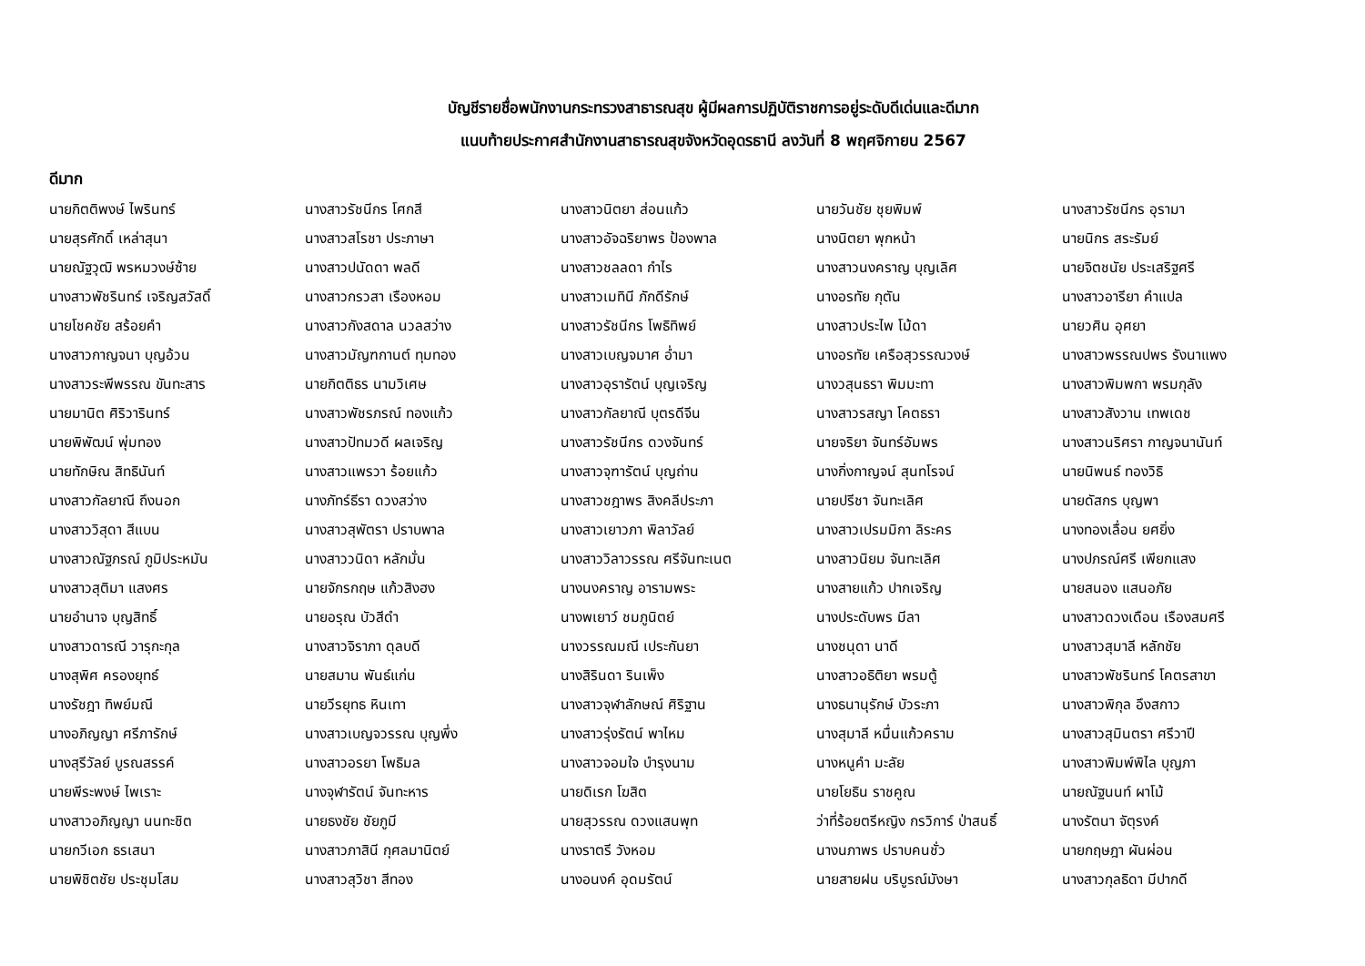บัญชีรายชื่อพนักงานกระทรวงสาธารณสุข ผู้มีผลการปฏิบัติราชการอยู่ระดับดีเด่นและดีมาก
แนบท้ายประกาศสำนักงานสาธารณสุขจังหวัดอุดรธานี ลงวันที่ 8 พฤศจิกายน 2567
ดีมาก
| นายกิตติพงษ์ ไพรินทร์ | นางสาวรัชนีกร โศกสี | นางสาวนิตยา ส่อนแก้ว | นายวันชัย ชุยพิมพ์ | นางสาวรัชนีกร อุรามา |
| นายสุรศักดิ์ เหล่าสุนา | นางสาวสโรชา ประภาษา | นางสาวอัจฉริยาพร ป้องพาล | นางนิตยา พุกหน้า | นายนิกร สระรัมย์ |
| นายณัฐวุฒิ พรหมวงษ์ซ้าย | นางสาวปนัดดา พลดี | นางสาวชลลดา กำไร | นางสาวนงคราญ บุญเลิศ | นายจิตชนัย ประเสริฐศรี |
| นางสาวพัชรินทร์ เจริญสวัสดิ์ | นางสาวกรวสา เรืองหอม | นางสาวเมทินี ภักดีรักษ์ | นางอรทัย กุตัน | นางสาวอารียา คำแปล |
| นายโชคชัย สร้อยคำ | นางสาวกังสดาล นวลสว่าง | นางสาวรัชนีกร โพธิทิพย์ | นางสาวประไพ โม้ดา | นายวศิน อุศยา |
| นางสาวกาญจนา บุญอ้วน | นางสาวมัญฑกานต์ ทุมทอง | นางสาวเบญจมาศ อ่ำมา | นางอรทัย เครือสุวรรณวงษ์ | นางสาวพรรณปพร รังนาแพง |
| นางสาวระพีพรรณ ขันทะสาร | นายกิตติธร นามวิเศษ | นางสาวอุรารัตน์ บุญเจริญ | นางวสุนธรา พิมมะทา | นางสาวพิมพกา พรมกุลัง |
| นายมานิต ศิริวารินทร์ | นางสาวพัชรภรณ์ ทองแก้ว | นางสาวกัลยาณี บุตรดีจีน | นางสาวรสญา โคตธรา | นางสาวสังวาน เทพเดช |
| นายพิพัฒน์ พุ่มทอง | นางสาวปัทมวดี ผลเจริญ | นางสาวรัชนีกร ดวงจันทร์ | นายจริยา จันทร์อัมพร | นางสาวนริศรา กาญจนานันท์ |
| นายทักษิณ สิทธินันท์ | นางสาวแพรวา ร้อยแก้ว | นางสาวจุฑารัตน์ บุญถ่าน | นางกิ่งกาญจน์ สุนทโรจน์ | นายนิพนธ์ ทองวิธิ |
| นางสาวกัลยาณี ถึงนอก | นางภัทร์ธีรา ดวงสว่าง | นางสาวชฎาพร สิงคลีประภา | นายปรีชา จันทะเลิศ | นายดัสกร บุญพา |
| นางสาววิสุดา สีแบน | นางสาวสุพัตรา ปราบพาล | นางสาวเยาวภา พิลาวัลย์ | นางสาวเปรมมิกา ลิระคร | นางทองเลื่อน ยศยิ่ง |
| นางสาวณัฐภรณ์ ภูมิประหมัน | นางสาววนิดา หลักมั่น | นางสาววิลาวรรณ ศรีจันทะเนต | นางสาวนิยม จันทะเลิศ | นางปภรณ์ศรี เพียกแสง |
| นางสาวสุติมา แสงศร | นายจักรกฤษ แก้วสิงฮง | นางนงคราญ อารามพระ | นางสายแก้ว ปากเจริญ | นายสนอง แสนอภัย |
| นายอำนาจ บุญสิทธิ์ | นายอรุณ บัวสีดำ | นางพเยาว์ ชมภูนิตย์ | นางประดับพร มีลา | นางสาวดวงเดือน เรืองสมศรี |
| นางสาวดารณี วารุกะกุล | นางสาวจิราภา ดุลบดี | นางวรรณมณี เประกันยา | นางชนุดา นาดี | นางสาวสุมาลี หลักชัย |
| นางสุพิศ ครองยุทธ์ | นายสมาน พันธ์แก่น | นางสิรินดา รินเพ็ง | นางสาวอธิติยา พรมตู้ | นางสาวพัชรินทร์ โคตรสาขา |
| นางรัชฎา ทิพย์มณี | นายวีรยุทธ หินเทา | นางสาวจุฬาลักษณ์ ศิริฐาน | นางธนานุรักษ์ บัวระภา | นางสาวพิกุล อึงสกาว |
| นางอภิญญา ศรีภารักษ์ | นางสาวเบญจวรรณ บุญพึ่ง | นางสาวรุ่งรัตน์ พาไหม | นางสุมาลี หมื่นแก้วคราม | นางสาวสุมินตรา ศรีวาปี |
| นางสุรีวัลย์ บูรณสรรค์ | นางสาวอรยา โพธิมล | นางสาวจอมใจ บำรุงนาม | นางหนูคำ มะลัย | นางสาวพิมพ์พิไล บุญภา |
| นายพีระพงษ์ ไพเราะ | นางจุฬารัตน์ จันทะหาร | นายดิเรก โฆสิต | นายโยธิน ราชคูณ | นายณัฐนนท์ ผาโม้ |
| นางสาวอภิญญา นนทะชิต | นายธงชัย ชัยภูมี | นายสุวรรณ ดวงแสนพุท | ว่าที่ร้อยตรีหญิง กรวิการ์ ป่าสนธิ์ | นางรัตนา จัตุรงค์ |
| นายกวีเอก ธรเสนา | นางสาวภาสินี กุศลมานิตย์ | นางราตรี วังหอม | นางนภาพร ปราบคนชั่ว | นายกฤษฎา ผันผ่อน |
| นายพิชิตชัย ประชุมโสม | นางสาวสุวิชา สีทอง | นางอนงค์ อุดมรัตน์ | นายสายฝน บริบูรณ์มังษา | นางสาวกุลธิดา มีปากดี |